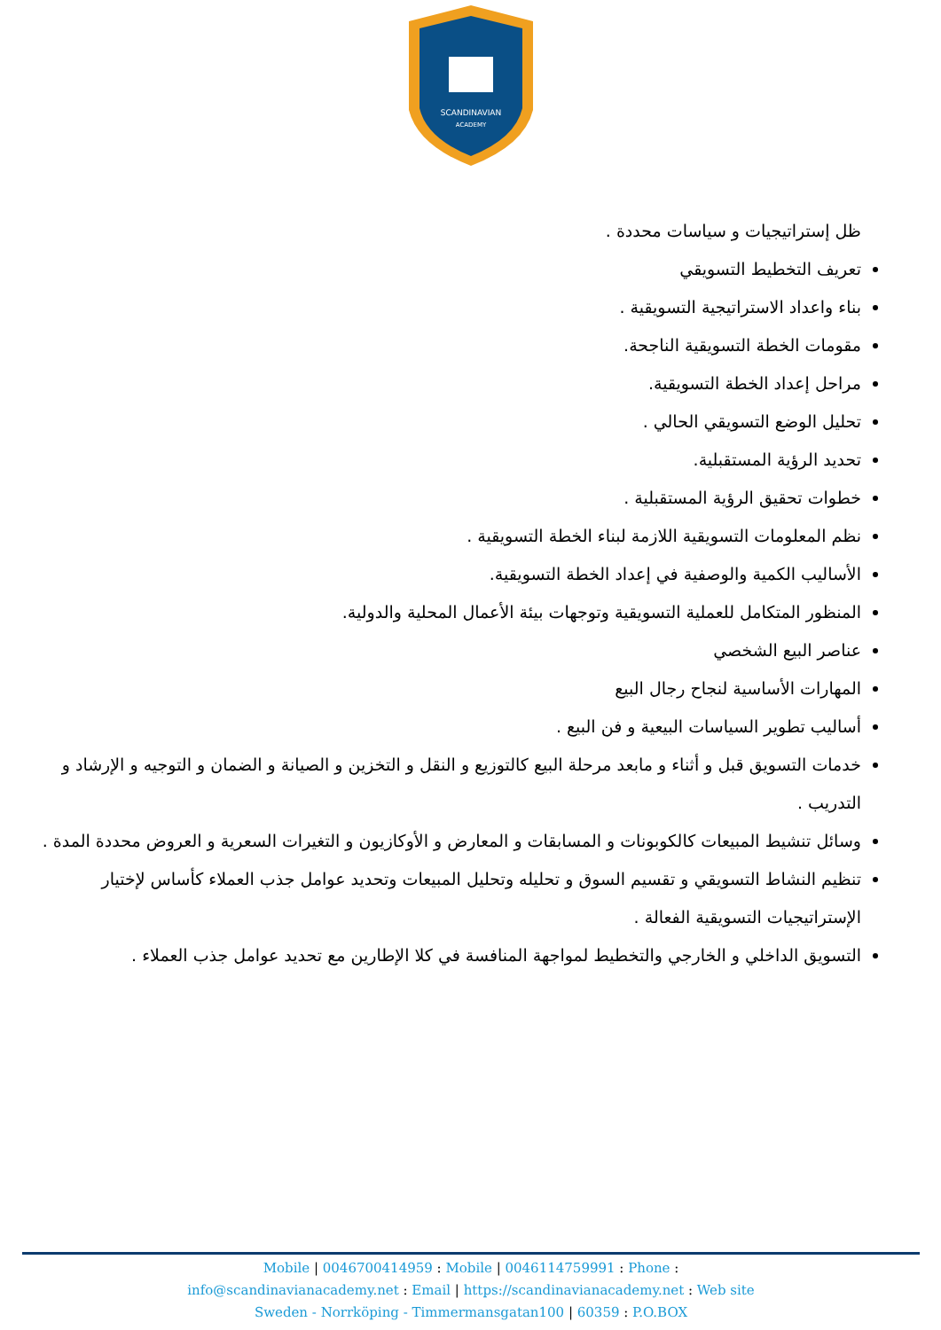SCANDINAVIAN
ACADEMY
ظل إستراتيجيات و سياسات محددة .
تعريف التخطيط التسويقي
بناء واعداد الاستراتيجية التسويقية .
مقومات الخطة التسويقية الناجحة.
مراحل إعداد الخطة التسويقية.
تحليل الوضع التسويقي الحالي .
تحديد الرؤية المستقبلية.
خطوات تحقيق الرؤية المستقبلية .
نظم المعلومات التسويقية اللازمة لبناء الخطة التسويقية .
الأساليب الكمية والوصفية في إعداد الخطة التسويقية.
المنظور المتكامل للعملية التسويقية وتوجهات بيئة الأعمال المحلية والدولية.
عناصر البيع الشخصي
المهارات الأساسية لنجاح رجال البيع
أساليب تطوير السياسات البيعية و فن البيع .
خدمات التسويق قبل و أثناء و مابعد مرحلة البيع كالتوزيع و النقل و التخزين و الصيانة و الضمان و التوجيه و الإرشاد و التدريب .
وسائل تنشيط المبيعات كالكوبونات و المسابقات و المعارض و الأوكازيون و التغيرات السعرية و العروض محددة المدة .
تنظيم النشاط التسويقي و تقسيم السوق و تحليله وتحليل المبيعات وتحديد عوامل جذب العملاء كأساس لإختيار الإستراتيجيات التسويقية الفعالة .
التسويق الداخلي و الخارجي والتخطيط لمواجهة المنافسة في كلا الإطارين مع تحديد عوامل جذب العملاء .
Mobile | 0046700414959 : Mobile | 0046114759991 : Phone :
info@scandinavianacademy.net : Email | https://scandinavianacademy.net : Web site
Sweden - Norrköping - Timmermansgatan100 | 60359 : P.O.BOX